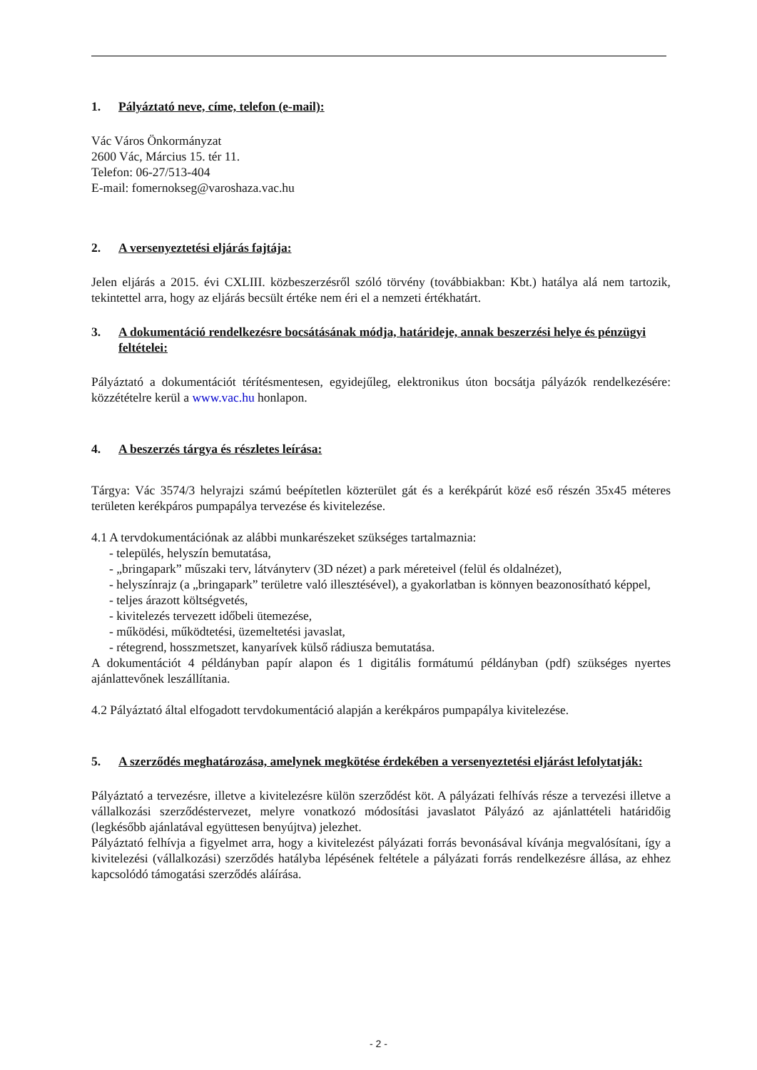1. Pályáztató neve, címe, telefon (e-mail):
Vác Város Önkormányzat
2600 Vác, Március 15. tér 11.
Telefon: 06-27/513-404
E-mail: fomernokseg@varoshaza.vac.hu
2. A versenyeztetési eljárás fajtája:
Jelen eljárás a 2015. évi CXLIII. közbeszerzésről szóló törvény (továbbiakban: Kbt.) hatálya alá nem tartozik, tekintettel arra, hogy az eljárás becsült értéke nem éri el a nemzeti értékhatárt.
3. A dokumentáció rendelkezésre bocsátásának módja, határideje, annak beszerzési helye és pénzügyi feltételei:
Pályáztató a dokumentációt térítésmentesen, egyidejűleg, elektronikus úton bocsátja pályázók rendelkezésére: közzétételre kerül a www.vac.hu honlapon.
4. A beszerzés tárgya és részletes leírása:
Tárgya: Vác 3574/3 helyrajzi számú beépítetlen közterület gát és a kerékpárút közé eső részén 35x45 méteres területen kerékpáros pumpapálya tervezése és kivitelezése.
4.1 A tervdokumentációnak az alábbi munkarészeket szükséges tartalmaznia:
- település, helyszín bemutatása,
- „bringapark” műszaki terv, látványterv (3D nézet) a park méreteivel (felül és oldalnézet),
- helyszínrajz (a „bringapark” területre való illesztésével), a gyakorlatban is könnyen beazonosítható képpel,
- teljes árazott költségvetés,
- kivitelezés tervezett időbeli ütemezése,
- működési, működtetési, üzemeltetési javaslat,
- rétegrend, hosszmetszet, kanyarívek külső rádiusza bemutatása.
A dokumentációt 4 példányban papír alapon és 1 digitális formátumú példányban (pdf) szükséges nyertes ajánlattevőnek leszállítania.
4.2 Pályáztató által elfogadott tervdokumentáció alapján a kerékpáros pumpapálya kivitelezése.
5. A szerződés meghatározása, amelynek megkötése érdekében a versenyeztetési eljárást lefolytatják:
Pályáztató a tervezésre, illetve a kivitelezésre külön szerződést köt. A pályázati felhívás része a tervezési illetve a vállalkozási szerződéstervezet, melyre vonatkozó módosítási javaslatot Pályázó az ajánlattételi határidőig (legkésőbb ajánlatával együttesen benyújtva) jelezhet.
Pályáztató felhívja a figyelmet arra, hogy a kivitelezést pályázati forrás bevonásával kívánja megvalósítani, így a kivitelezési (vállalkozási) szerződés hatályba lépésének feltétele a pályázati forrás rendelkezésre állása, az ehhez kapcsolódó támogatási szerződés aláírása.
- 2 -